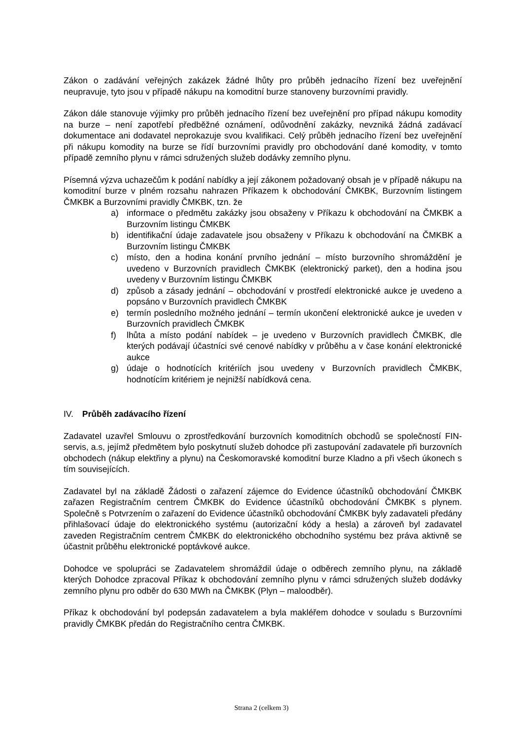Zákon o zadávání veřejných zakázek žádné lhůty pro průběh jednacího řízení bez uveřejnění neupravuje, tyto jsou v případě nákupu na komoditní burze stanoveny burzovními pravidly.
Zákon dále stanovuje výjimky pro průběh jednacího řízení bez uveřejnění pro případ nákupu komodity na burze – není zapotřebí předběžné oznámení, odůvodnění zakázky, nevzniká žádná zadávací dokumentace ani dodavatel neprokazuje svou kvalifikaci. Celý průběh jednacího řízení bez uveřejnění při nákupu komodity na burze se řídí burzovními pravidly pro obchodování dané komodity, v tomto případě zemního plynu v rámci sdružených služeb dodávky zemního plynu.
Písemná výzva uchazečům k podání nabídky a její zákonem požadovaný obsah je v případě nákupu na komoditní burze v plném rozsahu nahrazen Příkazem k obchodování ČMKBK, Burzovním listingem ČMKBK a Burzovními pravidly ČMKBK, tzn. že
a) informace o předmětu zakázky jsou obsaženy v Příkazu k obchodování na ČMKBK a Burzovním listingu ČMKBK
b) identifikační údaje zadavatele jsou obsaženy v Příkazu k obchodování na ČMKBK a Burzovním listingu ČMKBK
c) místo, den a hodina konání prvního jednání – místo burzovního shromáždění je uvedeno v Burzovních pravidlech ČMKBK (elektronický parket), den a hodina jsou uvedeny v Burzovním listingu ČMKBK
d) způsob a zásady jednání – obchodování v prostředí elektronické aukce je uvedeno a popsáno v Burzovních pravidlech ČMKBK
e) termín posledního možného jednání – termín ukončení elektronické aukce je uveden v Burzovních pravidlech ČMKBK
f) lhůta a místo podání nabídek – je uvedeno v Burzovních pravidlech ČMKBK, dle kterých podávají účastníci své cenové nabídky v průběhu a v čase konání elektronické aukce
g) údaje o hodnotících kritériích jsou uvedeny v Burzovních pravidlech ČMKBK, hodnotícím kritériem je nejnižší nabídková cena.
IV. Průběh zadávacího řízení
Zadavatel uzavřel Smlouvu o zprostředkování burzovních komoditních obchodů se společností FIN-servis, a.s, jejímž předmětem bylo poskytnutí služeb dohodce při zastupování zadavatele při burzovních obchodech (nákup elektřiny a plynu) na Českomoravské komoditní burze Kladno a při všech úkonech s tím souvisejících.
Zadavatel byl na základě Žádosti o zařazení zájemce do Evidence účastníků obchodování ČMKBK zařazen Registračním centrem ČMKBK do Evidence účastníků obchodování ČMKBK s plynem. Společně s Potvrzením o zařazení do Evidence účastníků obchodování ČMKBK byly zadavateli předány přihlašovací údaje do elektronického systému (autorizační kódy a hesla) a zároveň byl zadavatel zaveden Registračním centrem ČMKBK do elektronického obchodního systému bez práva aktivně se účastnit průběhu elektronické poptávkové aukce.
Dohodce ve spolupráci se Zadavatelem shromáždil údaje o odběrech zemního plynu, na základě kterých Dohodce zpracoval Příkaz k obchodování zemního plynu v rámci sdružených služeb dodávky zemního plynu pro odběr do 630 MWh na ČMKBK (Plyn – maloodběr).
Příkaz k obchodování byl podepsán zadavatelem a byla makléřem dohodce v souladu s Burzovními pravidly ČMKBK předán do Registračního centra ČMKBK.
Strana 2 (celkem 3)